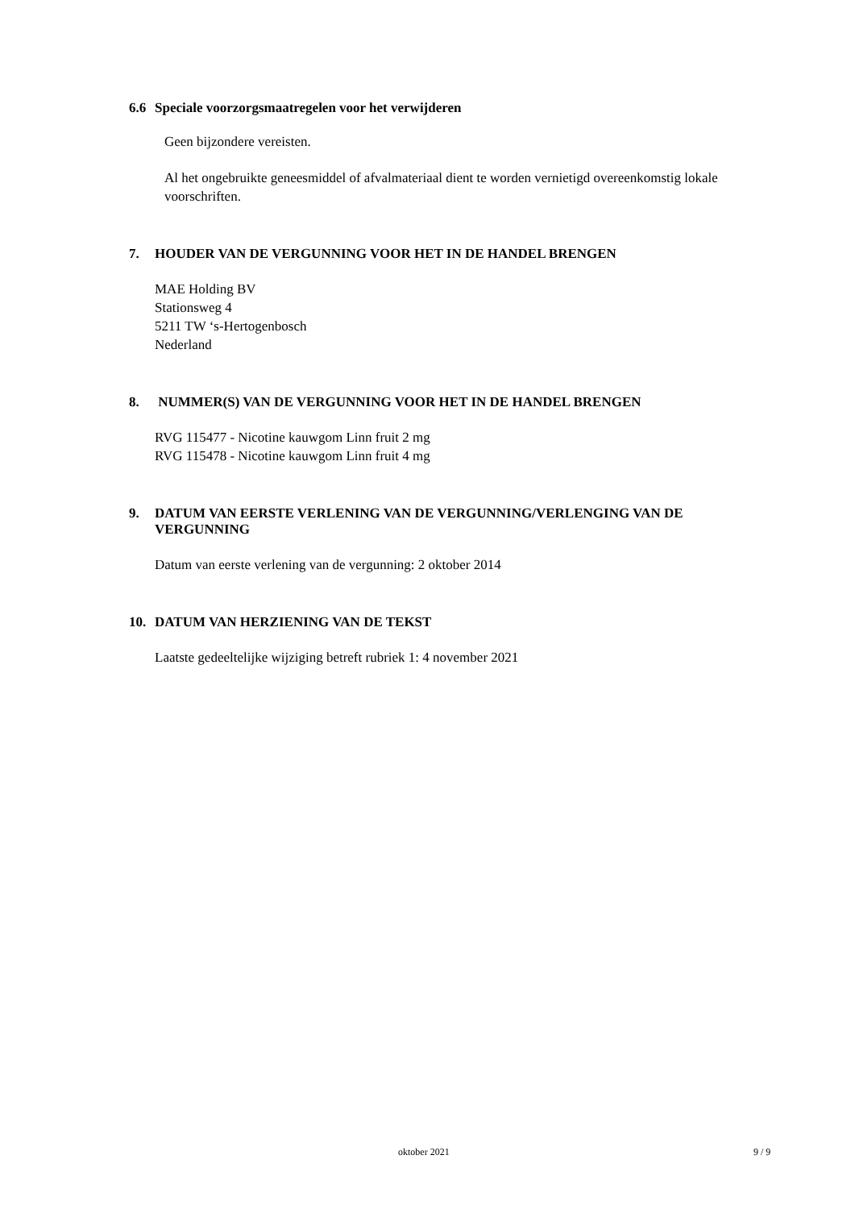6.6 Speciale voorzorgsmaatregelen voor het verwijderen
Geen bijzondere vereisten.
Al het ongebruikte geneesmiddel of afvalmateriaal dient te worden vernietigd overeenkomstig lokale voorschriften.
7. HOUDER VAN DE VERGUNNING VOOR HET IN DE HANDEL BRENGEN
MAE Holding BV
Stationsweg 4
5211 TW ‘s-Hertogenbosch
Nederland
8. NUMMER(S) VAN DE VERGUNNING VOOR HET IN DE HANDEL BRENGEN
RVG 115477 - Nicotine kauwgom Linn fruit 2 mg
RVG 115478 - Nicotine kauwgom Linn fruit 4 mg
9. DATUM VAN EERSTE VERLENING VAN DE VERGUNNING/VERLENGING VAN DE VERGUNNING
Datum van eerste verlening van de vergunning: 2 oktober 2014
10. DATUM VAN HERZIENING VAN DE TEKST
Laatste gedeeltelijke wijziging betreft rubriek 1: 4 november 2021
oktober 2021 9 / 9